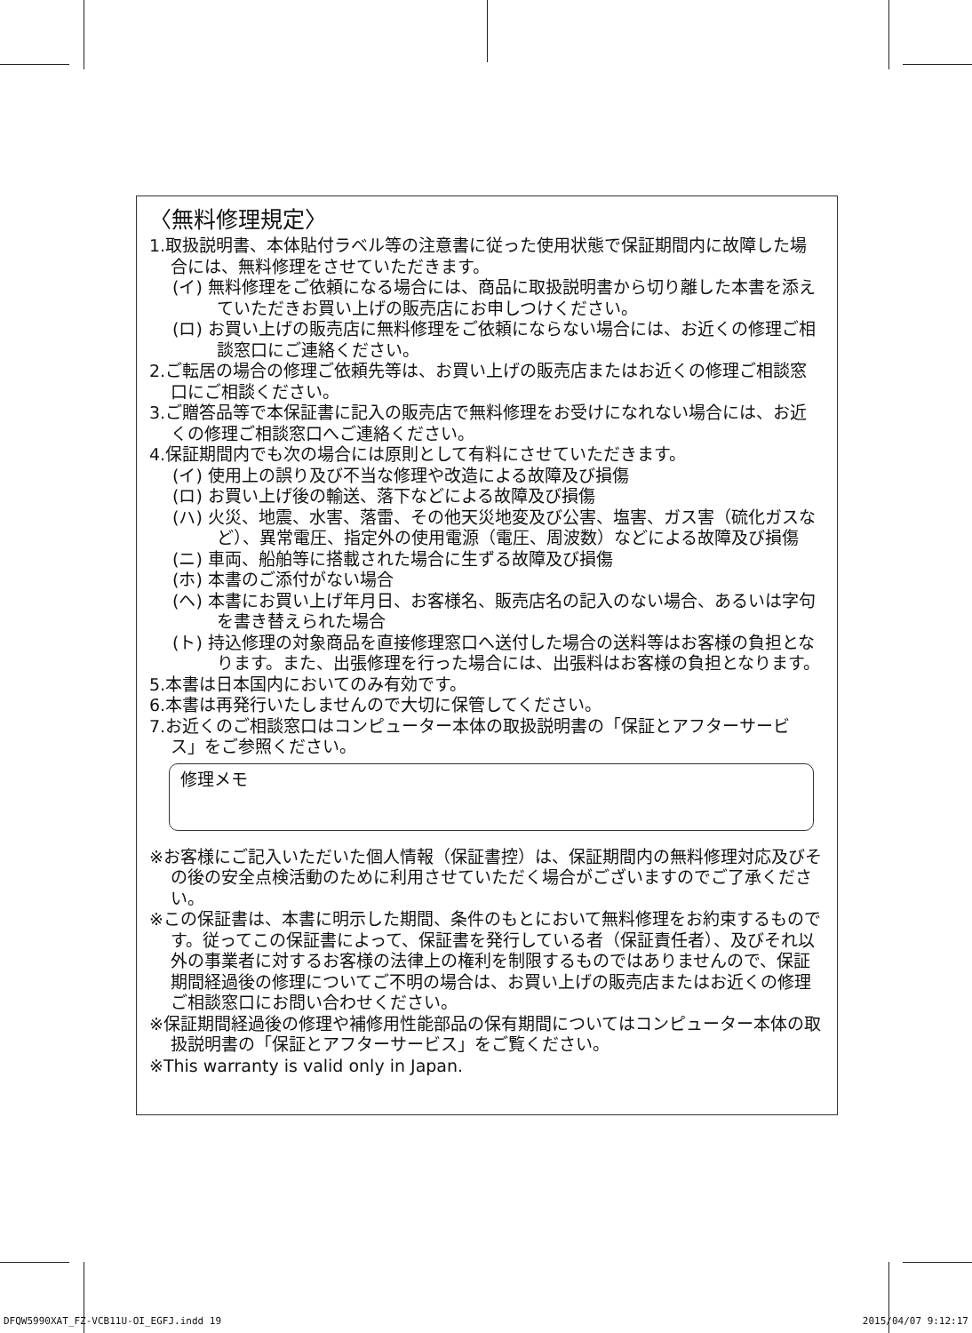〈無料修理規定〉
1.取扱説明書、本体貼付ラベル等の注意書に従った使用状態で保証期間内に故障した場合には、無料修理をさせていただきます。
(イ) 無料修理をご依頼になる場合には、商品に取扱説明書から切り離した本書を添えていただきお買い上げの販売店にお申しつけください。
(ロ) お買い上げの販売店に無料修理をご依頼にならない場合には、お近くの修理ご相談窓口にご連絡ください。
2.ご転居の場合の修理ご依頼先等は、お買い上げの販売店またはお近くの修理ご相談窓口にご相談ください。
3.ご贈答品等で本保証書に記入の販売店で無料修理をお受けになれない場合には、お近くの修理ご相談窓口へご連絡ください。
4.保証期間内でも次の場合には原則として有料にさせていただきます。
(イ) 使用上の誤り及び不当な修理や改造による故障及び損傷
(ロ) お買い上げ後の輸送、落下などによる故障及び損傷
(ハ) 火災、地震、水害、落雷、その他天災地変及び公害、塩害、ガス害（硫化ガスなど）、異常電圧、指定外の使用電源（電圧、周波数）などによる故障及び損傷
(ニ) 車両、船舶等に搭載された場合に生ずる故障及び損傷
(ホ) 本書のご添付がない場合
(ヘ) 本書にお買い上げ年月日、お客様名、販売店名の記入のない場合、あるいは字句を書き替えられた場合
(ト) 持込修理の対象商品を直接修理窓口へ送付した場合の送料等はお客様の負担となります。また、出張修理を行った場合には、出張料はお客様の負担となります。
5.本書は日本国内においてのみ有効です。
6.本書は再発行いたしませんので大切に保管してください。
7.お近くのご相談窓口はコンピューター本体の取扱説明書の「保証とアフターサービス」をご参照ください。
修理メモ
※お客様にご記入いただいた個人情報（保証書控）は、保証期間内の無料修理対応及びその後の安全点検活動のために利用させていただく場合がございますのでご了承ください。
※この保証書は、本書に明示した期間、条件のもとにおいて無料修理をお約束するものです。従ってこの保証書によって、保証書を発行している者（保証責任者）、及びそれ以外の事業者に対するお客様の法律上の権利を制限するものではありませんので、保証期間経過後の修理についてご不明の場合は、お買い上げの販売店またはお近くの修理ご相談窓口にお問い合わせください。
※保証期間経過後の修理や補修用性能部品の保有期間についてはコンピューター本体の取扱説明書の「保証とアフターサービス」をご覧ください。
※This warranty is valid only in Japan.
DFQW5990XAT_FZ-VCB11U-OI_EGFJ.indd 19 2015/04/07 9:12:17